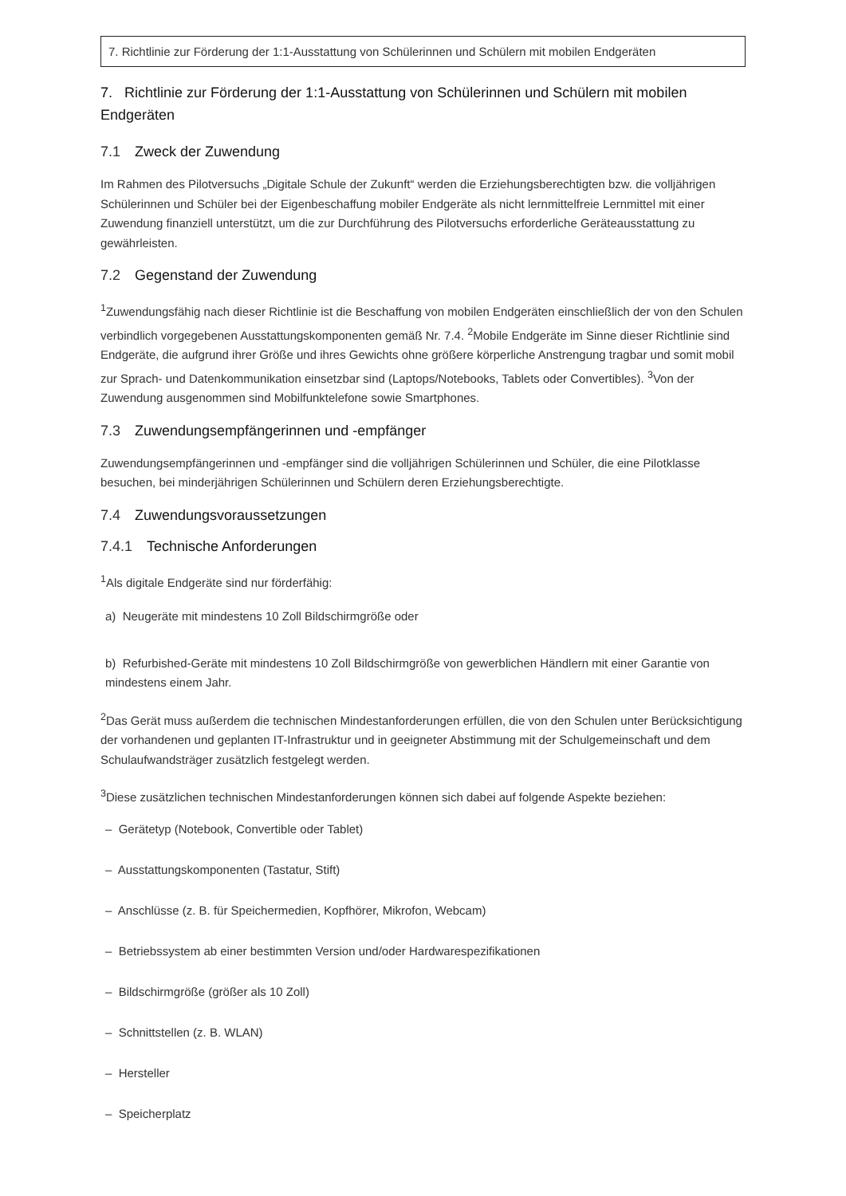7. Richtlinie zur Förderung der 1:1-Ausstattung von Schülerinnen und Schülern mit mobilen Endgeräten
7. Richtlinie zur Förderung der 1:1-Ausstattung von Schülerinnen und Schülern mit mobilen Endgeräten
7.1 Zweck der Zuwendung
Im Rahmen des Pilotversuchs „Digitale Schule der Zukunft“ werden die Erziehungsberechtigten bzw. die volljährigen Schülerinnen und Schüler bei der Eigenbeschaffung mobiler Endgeräte als nicht lernmittelfreie Lernmittel mit einer Zuwendung finanziell unterstützt, um die zur Durchführung des Pilotversuchs erforderliche Geräteausstattung zu gewährleisten.
7.2 Gegenstand der Zuwendung
<sup>1</sup> Zuwendungsfähig nach dieser Richtlinie ist die Beschaffung von mobilen Endgeräten einschließlich der von den Schulen verbindlich vorgegebenen Ausstattungskomponenten gemäß Nr. 7.4. <sup>2</sup>Mobile Endgeräte im Sinne dieser Richtlinie sind Endgeräte, die aufgrund ihrer Größe und ihres Gewichts ohne größere körperliche Anstrengung tragbar und somit mobil zur Sprach- und Datenkommunikation einsetzbar sind (Laptops/Notebooks, Tablets oder Convertibles). <sup>3</sup>Von der Zuwendung ausgenommen sind Mobilfunktelefone sowie Smartphones.
7.3 Zuwendungsempfängerinnen und -empfänger
Zuwendungsempfängerinnen und -empfänger sind die volljährigen Schülerinnen und Schüler, die eine Pilotklasse besuchen, bei minderjährigen Schülerinnen und Schülern deren Erziehungsberechtigte.
7.4 Zuwendungsvoraussetzungen
7.4.1 Technische Anforderungen
<sup>1</sup> Als digitale Endgeräte sind nur förderfähig:
a) Neugeräte mit mindestens 10 Zoll Bildschirmgröße oder
b) Refurbished-Geräte mit mindestens 10 Zoll Bildschirmgröße von gewerblichen Händlern mit einer Garantie von mindestens einem Jahr.
<sup>2</sup> Das Gerät muss außerdem die technischen Mindestanforderungen erfüllen, die von den Schulen unter Berücksichtigung der vorhandenen und geplanten IT-Infrastruktur und in geeigneter Abstimmung mit der Schulgemeinschaft und dem Schulaufwandsträger zusätzlich festgelegt werden.
<sup>3</sup> Diese zusätzlichen technischen Mindestanforderungen können sich dabei auf folgende Aspekte beziehen:
– Gerätetyp (Notebook, Convertible oder Tablet)
– Ausstattungskomponenten (Tastatur, Stift)
– Anschlüsse (z. B. für Speichermedien, Kopfhörer, Mikrofon, Webcam)
– Betriebssystem ab einer bestimmten Version und/oder Hardwarespezifikationen
– Bildschirmgröße (größer als 10 Zoll)
– Schnittstellen (z. B. WLAN)
– Hersteller
– Speicherplatz